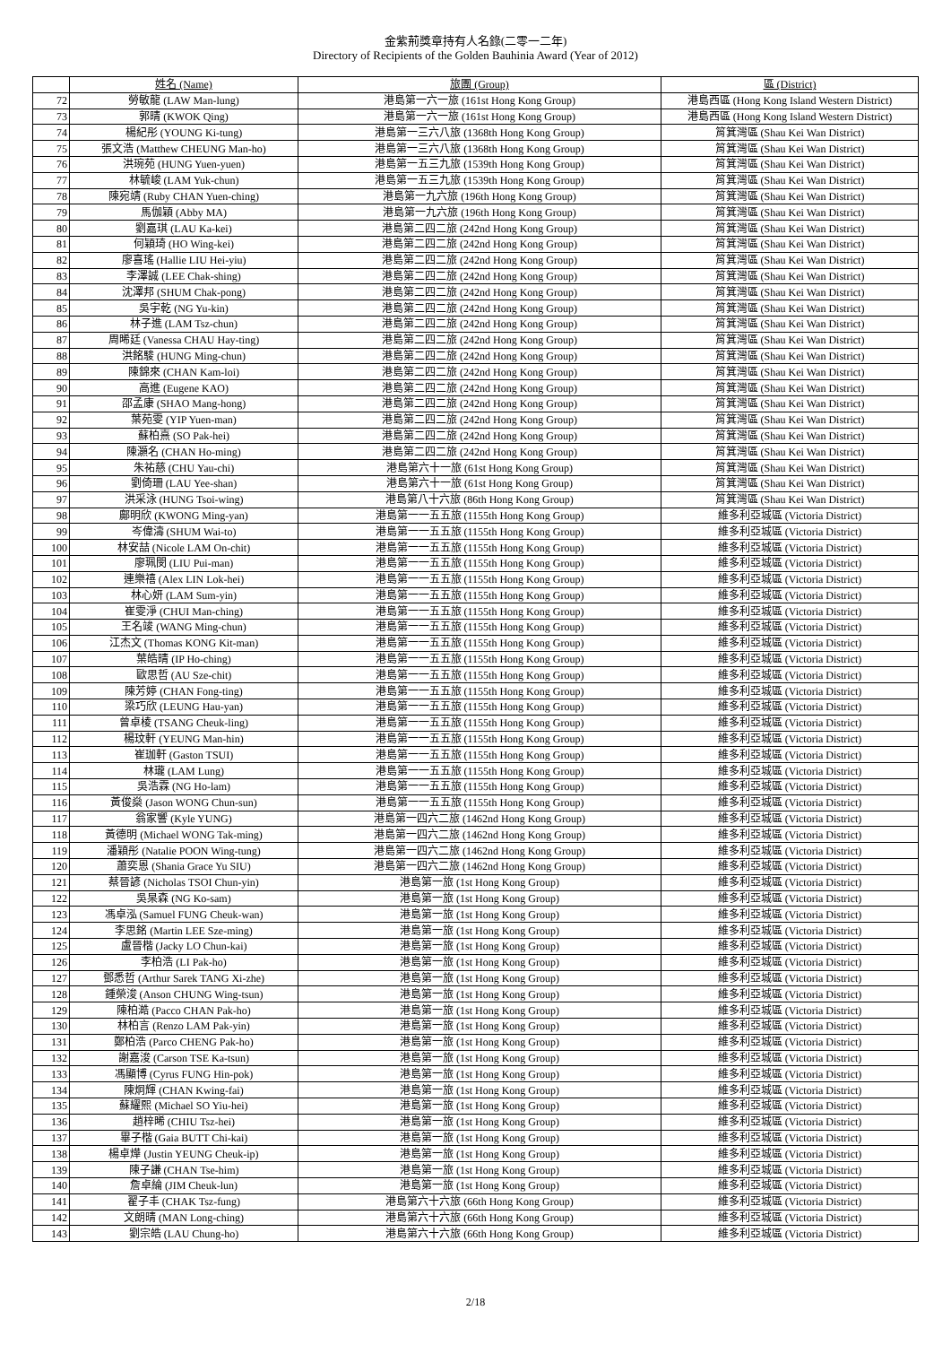金紫荊獎章持有人名錄(二零一二年)
Directory of Recipients of the Golden Bauhinia Award (Year of 2012)
| | 姓名 (Name) | 旅團 (Group) | 區 (District) |
| --- | --- | --- | --- |
| 72 | 勞敏龍 (LAW Man-lung) | 港島第一六一旅 (161st Hong Kong Group) | 港島西區 (Hong Kong Island Western District) |
| 73 | 郭晴 (KWOK Qing) | 港島第一六一旅 (161st Hong Kong Group) | 港島西區 (Hong Kong Island Western District) |
| 74 | 楊紀彤 (YOUNG Ki-tung) | 港島第一三六八旅 (1368th Hong Kong Group) | 筲箕灣區 (Shau Kei Wan District) |
| 75 | 張文浩 (Matthew CHEUNG Man-ho) | 港島第一三六八旅 (1368th Hong Kong Group) | 筲箕灣區 (Shau Kei Wan District) |
| 76 | 洪琬苑 (HUNG Yuen-yuen) | 港島第一五三九旅 (1539th Hong Kong Group) | 筲箕灣區 (Shau Kei Wan District) |
| 77 | 林毓峻 (LAM Yuk-chun) | 港島第一五三九旅 (1539th Hong Kong Group) | 筲箕灣區 (Shau Kei Wan District) |
| 78 | 陳宛靖 (Ruby CHAN Yuen-ching) | 港島第一九六旅 (196th Hong Kong Group) | 筲箕灣區 (Shau Kei Wan District) |
| 79 | 馬伽穎 (Abby MA) | 港島第一九六旅 (196th Hong Kong Group) | 筲箕灣區 (Shau Kei Wan District) |
| 80 | 劉嘉琪 (LAU Ka-kei) | 港島第二四二旅 (242nd Hong Kong Group) | 筲箕灣區 (Shau Kei Wan District) |
| 81 | 何穎琦 (HO Wing-kei) | 港島第二四二旅 (242nd Hong Kong Group) | 筲箕灣區 (Shau Kei Wan District) |
| 82 | 廖喜瑤 (Hallie LIU Hei-yiu) | 港島第二四二旅 (242nd Hong Kong Group) | 筲箕灣區 (Shau Kei Wan District) |
| 83 | 李澤誠 (LEE Chak-shing) | 港島第二四二旅 (242nd Hong Kong Group) | 筲箕灣區 (Shau Kei Wan District) |
| 84 | 沈澤邦 (SHUM Chak-pong) | 港島第二四二旅 (242nd Hong Kong Group) | 筲箕灣區 (Shau Kei Wan District) |
| 85 | 吳宇乾 (NG Yu-kin) | 港島第二四二旅 (242nd Hong Kong Group) | 筲箕灣區 (Shau Kei Wan District) |
| 86 | 林子進 (LAM Tsz-chun) | 港島第二四二旅 (242nd Hong Kong Group) | 筲箕灣區 (Shau Kei Wan District) |
| 87 | 周晞廷 (Vanessa CHAU Hay-ting) | 港島第二四二旅 (242nd Hong Kong Group) | 筲箕灣區 (Shau Kei Wan District) |
| 88 | 洪銘駿 (HUNG Ming-chun) | 港島第二四二旅 (242nd Hong Kong Group) | 筲箕灣區 (Shau Kei Wan District) |
| 89 | 陳錦來 (CHAN Kam-loi) | 港島第二四二旅 (242nd Hong Kong Group) | 筲箕灣區 (Shau Kei Wan District) |
| 90 | 高進 (Eugene KAO) | 港島第二四二旅 (242nd Hong Kong Group) | 筲箕灣區 (Shau Kei Wan District) |
| 91 | 邵孟康 (SHAO Mang-hong) | 港島第二四二旅 (242nd Hong Kong Group) | 筲箕灣區 (Shau Kei Wan District) |
| 92 | 葉苑雯 (YIP Yuen-man) | 港島第二四二旅 (242nd Hong Kong Group) | 筲箕灣區 (Shau Kei Wan District) |
| 93 | 蘇柏熹 (SO Pak-hei) | 港島第二四二旅 (242nd Hong Kong Group) | 筲箕灣區 (Shau Kei Wan District) |
| 94 | 陳灝名 (CHAN Ho-ming) | 港島第二四二旅 (242nd Hong Kong Group) | 筲箕灣區 (Shau Kei Wan District) |
| 95 | 朱祐慈 (CHU Yau-chi) | 港島第六十一旅 (61st Hong Kong Group) | 筲箕灣區 (Shau Kei Wan District) |
| 96 | 劉倚珊 (LAU Yee-shan) | 港島第六十一旅 (61st Hong Kong Group) | 筲箕灣區 (Shau Kei Wan District) |
| 97 | 洪采泳 (HUNG Tsoi-wing) | 港島第八十六旅 (86th Hong Kong Group) | 筲箕灣區 (Shau Kei Wan District) |
| 98 | 鄺明欣 (KWONG Ming-yan) | 港島第一一五五旅 (1155th Hong Kong Group) | 維多利亞城區 (Victoria District) |
| 99 | 岑偉濤 (SHUM Wai-to) | 港島第一一五五旅 (1155th Hong Kong Group) | 維多利亞城區 (Victoria District) |
| 100 | 林安喆 (Nicole LAM On-chit) | 港島第一一五五旅 (1155th Hong Kong Group) | 維多利亞城區 (Victoria District) |
| 101 | 廖珮閔 (LIU Pui-man) | 港島第一一五五旅 (1155th Hong Kong Group) | 維多利亞城區 (Victoria District) |
| 102 | 連樂禧 (Alex LIN Lok-hei) | 港島第一一五五旅 (1155th Hong Kong Group) | 維多利亞城區 (Victoria District) |
| 103 | 林心妍 (LAM Sum-yin) | 港島第一一五五旅 (1155th Hong Kong Group) | 維多利亞城區 (Victoria District) |
| 104 | 崔雯淨 (CHUI Man-ching) | 港島第一一五五旅 (1155th Hong Kong Group) | 維多利亞城區 (Victoria District) |
| 105 | 王名竣 (WANG Ming-chun) | 港島第一一五五旅 (1155th Hong Kong Group) | 維多利亞城區 (Victoria District) |
| 106 | 江杰文 (Thomas KONG Kit-man) | 港島第一一五五旅 (1155th Hong Kong Group) | 維多利亞城區 (Victoria District) |
| 107 | 葉皓晴 (IP Ho-ching) | 港島第一一五五旅 (1155th Hong Kong Group) | 維多利亞城區 (Victoria District) |
| 108 | 歐思哲 (AU Sze-chit) | 港島第一一五五旅 (1155th Hong Kong Group) | 維多利亞城區 (Victoria District) |
| 109 | 陳芳婷 (CHAN Fong-ting) | 港島第一一五五旅 (1155th Hong Kong Group) | 維多利亞城區 (Victoria District) |
| 110 | 梁巧欣 (LEUNG Hau-yan) | 港島第一一五五旅 (1155th Hong Kong Group) | 維多利亞城區 (Victoria District) |
| 111 | 曾卓棱 (TSANG Cheuk-ling) | 港島第一一五五旅 (1155th Hong Kong Group) | 維多利亞城區 (Victoria District) |
| 112 | 楊玟軒 (YEUNG Man-hin) | 港島第一一五五旅 (1155th Hong Kong Group) | 維多利亞城區 (Victoria District) |
| 113 | 崔珈軒 (Gaston TSUI) | 港島第一一五五旅 (1155th Hong Kong Group) | 維多利亞城區 (Victoria District) |
| 114 | 林瓏 (LAM Lung) | 港島第一一五五旅 (1155th Hong Kong Group) | 維多利亞城區 (Victoria District) |
| 115 | 吳浩霖 (NG Ho-lam) | 港島第一一五五旅 (1155th Hong Kong Group) | 維多利亞城區 (Victoria District) |
| 116 | 黃俊燊 (Jason WONG Chun-sun) | 港島第一一五五旅 (1155th Hong Kong Group) | 維多利亞城區 (Victoria District) |
| 117 | 翁家響 (Kyle YUNG) | 港島第一四六二旅 (1462nd Hong Kong Group) | 維多利亞城區 (Victoria District) |
| 118 | 黃德明 (Michael WONG Tak-ming) | 港島第一四六二旅 (1462nd Hong Kong Group) | 維多利亞城區 (Victoria District) |
| 119 | 潘穎彤 (Natalie POON Wing-tung) | 港島第一四六二旅 (1462nd Hong Kong Group) | 維多利亞城區 (Victoria District) |
| 120 | 蕭奕恩 (Shania Grace Yu SIU) | 港島第一四六二旅 (1462nd Hong Kong Group) | 維多利亞城區 (Victoria District) |
| 121 | 蔡晉諺 (Nicholas TSOI Chun-yin) | 港島第一旅 (1st Hong Kong Group) | 維多利亞城區 (Victoria District) |
| 122 | 吳杲森 (NG Ko-sam) | 港島第一旅 (1st Hong Kong Group) | 維多利亞城區 (Victoria District) |
| 123 | 馮卓泓 (Samuel FUNG Cheuk-wan) | 港島第一旅 (1st Hong Kong Group) | 維多利亞城區 (Victoria District) |
| 124 | 李思銘 (Martin LEE Sze-ming) | 港島第一旅 (1st Hong Kong Group) | 維多利亞城區 (Victoria District) |
| 125 | 盧晉楷 (Jacky LO Chun-kai) | 港島第一旅 (1st Hong Kong Group) | 維多利亞城區 (Victoria District) |
| 126 | 李柏浩 (LI Pak-ho) | 港島第一旅 (1st Hong Kong Group) | 維多利亞城區 (Victoria District) |
| 127 | 鄧悉哲 (Arthur Sarek TANG Xi-zhe) | 港島第一旅 (1st Hong Kong Group) | 維多利亞城區 (Victoria District) |
| 128 | 鍾榮浚 (Anson CHUNG Wing-tsun) | 港島第一旅 (1st Hong Kong Group) | 維多利亞城區 (Victoria District) |
| 129 | 陳柏澔 (Pacco CHAN Pak-ho) | 港島第一旅 (1st Hong Kong Group) | 維多利亞城區 (Victoria District) |
| 130 | 林柏言 (Renzo LAM Pak-yin) | 港島第一旅 (1st Hong Kong Group) | 維多利亞城區 (Victoria District) |
| 131 | 鄭柏浩 (Parco CHENG Pak-ho) | 港島第一旅 (1st Hong Kong Group) | 維多利亞城區 (Victoria District) |
| 132 | 謝嘉浚 (Carson TSE Ka-tsun) | 港島第一旅 (1st Hong Kong Group) | 維多利亞城區 (Victoria District) |
| 133 | 馮顯博 (Cyrus FUNG Hin-pok) | 港島第一旅 (1st Hong Kong Group) | 維多利亞城區 (Victoria District) |
| 134 | 陳炯輝 (CHAN Kwing-fai) | 港島第一旅 (1st Hong Kong Group) | 維多利亞城區 (Victoria District) |
| 135 | 蘇耀熙 (Michael SO Yiu-hei) | 港島第一旅 (1st Hong Kong Group) | 維多利亞城區 (Victoria District) |
| 136 | 趙梓晞 (CHIU Tsz-hei) | 港島第一旅 (1st Hong Kong Group) | 維多利亞城區 (Victoria District) |
| 137 | 畢子楷 (Gaia BUTT Chi-kai) | 港島第一旅 (1st Hong Kong Group) | 維多利亞城區 (Victoria District) |
| 138 | 楊卓燁 (Justin YEUNG Cheuk-ip) | 港島第一旅 (1st Hong Kong Group) | 維多利亞城區 (Victoria District) |
| 139 | 陳子謙 (CHAN Tse-him) | 港島第一旅 (1st Hong Kong Group) | 維多利亞城區 (Victoria District) |
| 140 | 詹卓綸 (JIM Cheuk-lun) | 港島第一旅 (1st Hong Kong Group) | 維多利亞城區 (Victoria District) |
| 141 | 翟子丰 (CHAK Tsz-fung) | 港島第六十六旅 (66th Hong Kong Group) | 維多利亞城區 (Victoria District) |
| 142 | 文朗晴 (MAN Long-ching) | 港島第六十六旅 (66th Hong Kong Group) | 維多利亞城區 (Victoria District) |
| 143 | 劉宗皓 (LAU Chung-ho) | 港島第六十六旅 (66th Hong Kong Group) | 維多利亞城區 (Victoria District) |
2/18